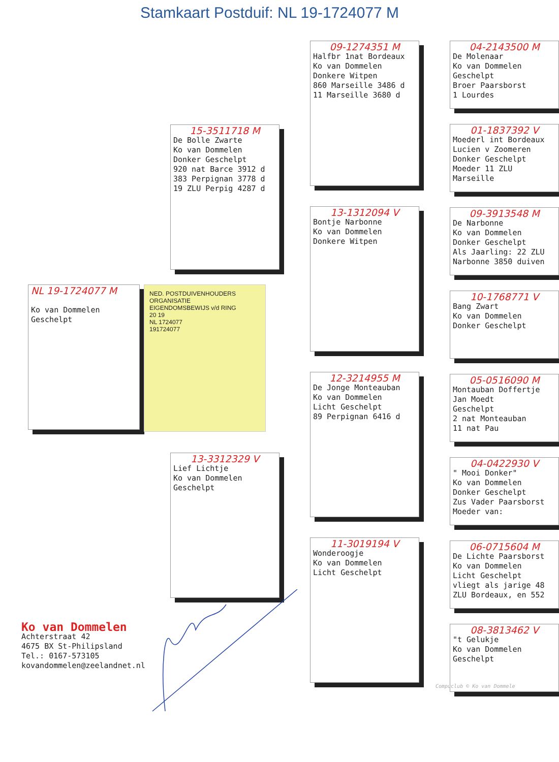Stamkaart Postduif: NL 19-1724077 M
NL 19-1724077 M
Ko van Dommelen
Geschelpt
15-3511718 M
De Bolle Zwarte
Ko van Dommelen
Donker Geschelpt
920 nat Barce 3912 d
383 Perpignan 3778 d
19 ZLU Perpig 4287 d
13-3312329 V
Lief Lichtje
Ko van Dommelen
Geschelpt
09-1274351 M
Halfbr 1nat Bordeaux
Ko van Dommelen
Donkere Witpen
860 Marseille 3486 d
11 Marseille 3680 d
13-1312094 V
Bontje Narbonne
Ko van Dommelen
Donkere Witpen
12-3214955 M
De Jonge Monteauban
Ko van Dommelen
Licht Geschelpt
89 Perpignan 6416 d
11-3019194 V
Wonderoogje
Ko van Dommelen
Licht Geschelpt
04-2143500 M
De Molenaar
Ko van Dommelen
Geschelpt
Broer Paarsborst
1 Lourdes
01-1837392 V
Moederl int Bordeaux
Lucien v Zoomeren
Donker Geschelpt
Moeder 11 ZLU
Marseille
09-3913548 M
De Narbonne
Ko van Dommelen
Donker Geschelpt
Als Jaarling: 22 ZLU
Narbonne 3850 duiven
10-1768771 V
Bang Zwart
Ko van Dommelen
Donker Geschelpt
05-0516090 M
Montauban Doffertje
Jan Moedt
Geschelpt
2 nat Monteauban
11 nat Pau
04-0422930 V
" Mooi Donker"
Ko van Dommelen
Donker Geschelpt
Zus Vader Paarsborst
Moeder van:
06-0715604 M
De Lichte Paarsborst
Ko van Dommelen
Licht Geschelpt
vliegt als jarige 48
ZLU Bordeaux, en 552
08-3813462 V
"t Gelukje
Ko van Dommelen
Geschelpt
NED. POSTDUIVENHOUDERS ORGANISATIE
EIGENDOMSBEWIJS v/d RING
20 19
NL 1724077
191724077
Compuclub © Ko van Dommele
Ko van Dommelen
Achterstraat 42
4675 BX St-Philipsland
Tel.: 0167-573105
kovandommelen@zeelandnet.nl